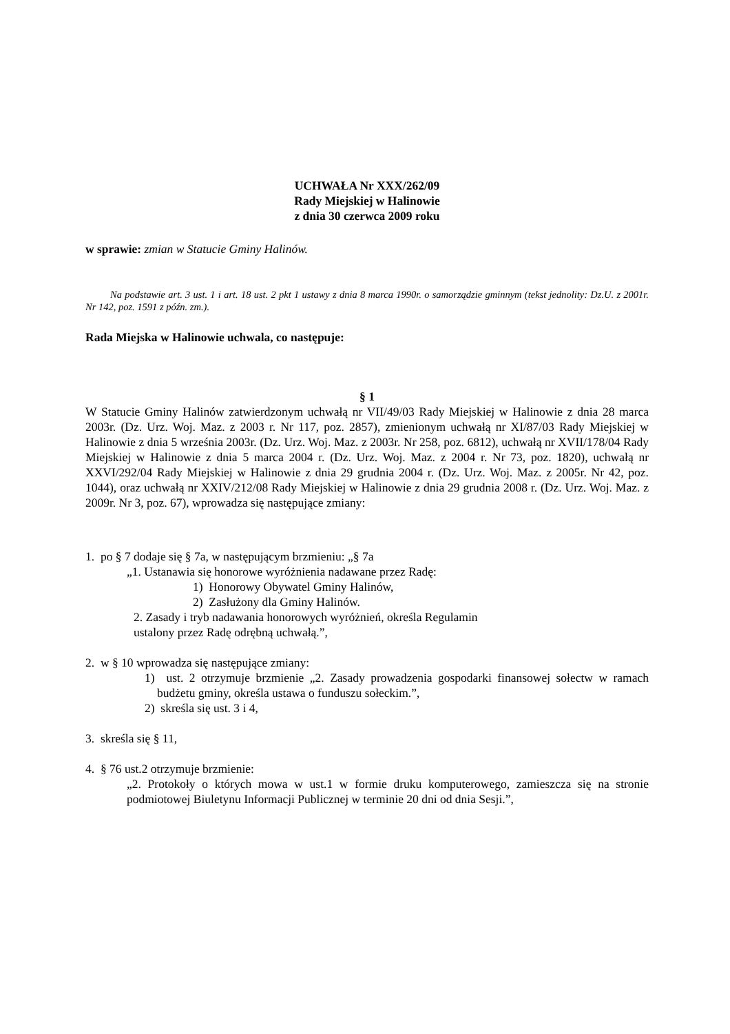UCHWAŁA Nr XXX/262/09
Rady Miejskiej w Halinowie
z dnia 30 czerwca 2009 roku
w sprawie: zmian w Statucie Gminy Halinów.
Na podstawie art. 3 ust. 1 i art. 18 ust. 2 pkt 1 ustawy z dnia 8 marca 1990r. o samorządzie gminnym (tekst jednolity: Dz.U. z 2001r. Nr 142, poz. 1591 z późn. zm.).
Rada Miejska w Halinowie uchwala, co następuje:
§ 1
W Statucie Gminy Halinów zatwierdzonym uchwałą nr VII/49/03 Rady Miejskiej w Halinowie z dnia 28 marca 2003r. (Dz. Urz. Woj. Maz. z 2003 r. Nr 117, poz. 2857), zmienionym uchwałą nr XI/87/03 Rady Miejskiej w Halinowie z dnia 5 września 2003r. (Dz. Urz. Woj. Maz. z 2003r. Nr 258, poz. 6812), uchwałą nr XVII/178/04 Rady Miejskiej w Halinowie z dnia 5 marca 2004 r. (Dz. Urz. Woj. Maz. z 2004 r. Nr 73, poz. 1820), uchwałą nr XXVI/292/04 Rady Miejskiej w Halinowie z dnia 29 grudnia 2004 r. (Dz. Urz. Woj. Maz. z 2005r. Nr 42, poz. 1044), oraz uchwałą nr XXIV/212/08 Rady Miejskiej w Halinowie z dnia 29 grudnia 2008 r. (Dz. Urz. Woj. Maz. z 2009r. Nr 3, poz. 67), wprowadza się następujące zmiany:
1. po § 7 dodaje się § 7a, w następującym brzmieniu: „§ 7a
„1. Ustanawia się honorowe wyróżnienia nadawane przez Radę:
1) Honorowy Obywatel Gminy Halinów,
2) Zasłużony dla Gminy Halinów.
2. Zasady i tryb nadawania honorowych wyróżnień, określa Regulamin
ustalony przez Radę odrębną uchwałą.”,
2. w § 10 wprowadza się następujące zmiany:
1) ust. 2 otrzymuje brzmienie „2. Zasady prowadzenia gospodarki finansowej sołectw w ramach budżetu gminy, określa ustawa o funduszu sołeckim.”,
2) skreśla się ust. 3 i 4,
3. skreśla się § 11,
4. § 76 ust.2 otrzymuje brzmienie:
„2. Protokoły o których mowa w ust.1 w formie druku komputerowego, zamieszcza się na stronie podmiotowej Biuletynu Informacji Publicznej w terminie 20 dni od dnia Sesji.”,